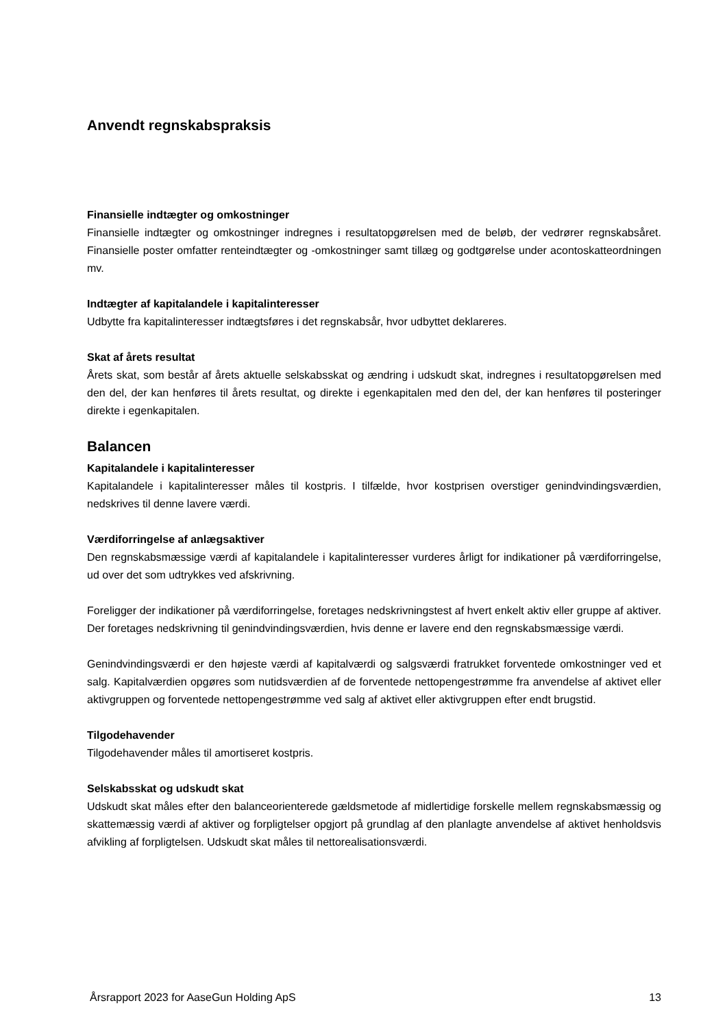Anvendt regnskabspraksis
Finansielle indtægter og omkostninger
Finansielle indtægter og omkostninger indregnes i resultatopgørelsen med de beløb, der vedrører regnskabsåret. Finansielle poster omfatter renteindtægter og -omkostninger samt tillæg og godtgørelse under acontoskatteordningen mv.
Indtægter af kapitalandele i kapitalinteresser
Udbytte fra kapitalinteresser indtægtsføres i det regnskabsår, hvor udbyttet deklareres.
Skat af årets resultat
Årets skat, som består af årets aktuelle selskabsskat og ændring i udskudt skat, indregnes i resultatopgørelsen med den del, der kan henføres til årets resultat, og direkte i egenkapitalen med den del, der kan henføres til posteringer direkte i egenkapitalen.
Balancen
Kapitalandele i kapitalinteresser
Kapitalandele i kapitalinteresser måles til kostpris. I tilfælde, hvor kostprisen overstiger genindvindingsværdien, nedskrives til denne lavere værdi.
Værdiforringelse af anlægsaktiver
Den regnskabsmæssige værdi af kapitalandele i kapitalinteresser vurderes årligt for indikationer på værdiforringelse, ud over det som udtrykkes ved afskrivning.
Foreligger der indikationer på værdiforringelse, foretages nedskrivningstest af hvert enkelt aktiv eller gruppe af aktiver. Der foretages nedskrivning til genindvindingsværdien, hvis denne er lavere end den regnskabsmæssige værdi.
Genindvindingsværdi er den højeste værdi af kapitalværdi og salgsværdi fratrukket forventede omkostninger ved et salg. Kapitalværdien opgøres som nutidsværdien af de forventede nettopengestrømme fra anvendelse af aktivet eller aktivgruppen og forventede nettopengestrømme ved salg af aktivet eller aktivgruppen efter endt brugstid.
Tilgodehavender
Tilgodehavender måles til amortiseret kostpris.
Selskabsskat og udskudt skat
Udskudt skat måles efter den balanceorienterede gældsmetode af midlertidige forskelle mellem regnskabsmæssig og skattemæssig værdi af aktiver og forpligtelser opgjort på grundlag af den planlagte anvendelse af aktivet henholdsvis afvikling af forpligtelsen. Udskudt skat måles til nettorealisationsværdi.
Årsrapport 2023 for AaseGun Holding ApS 13